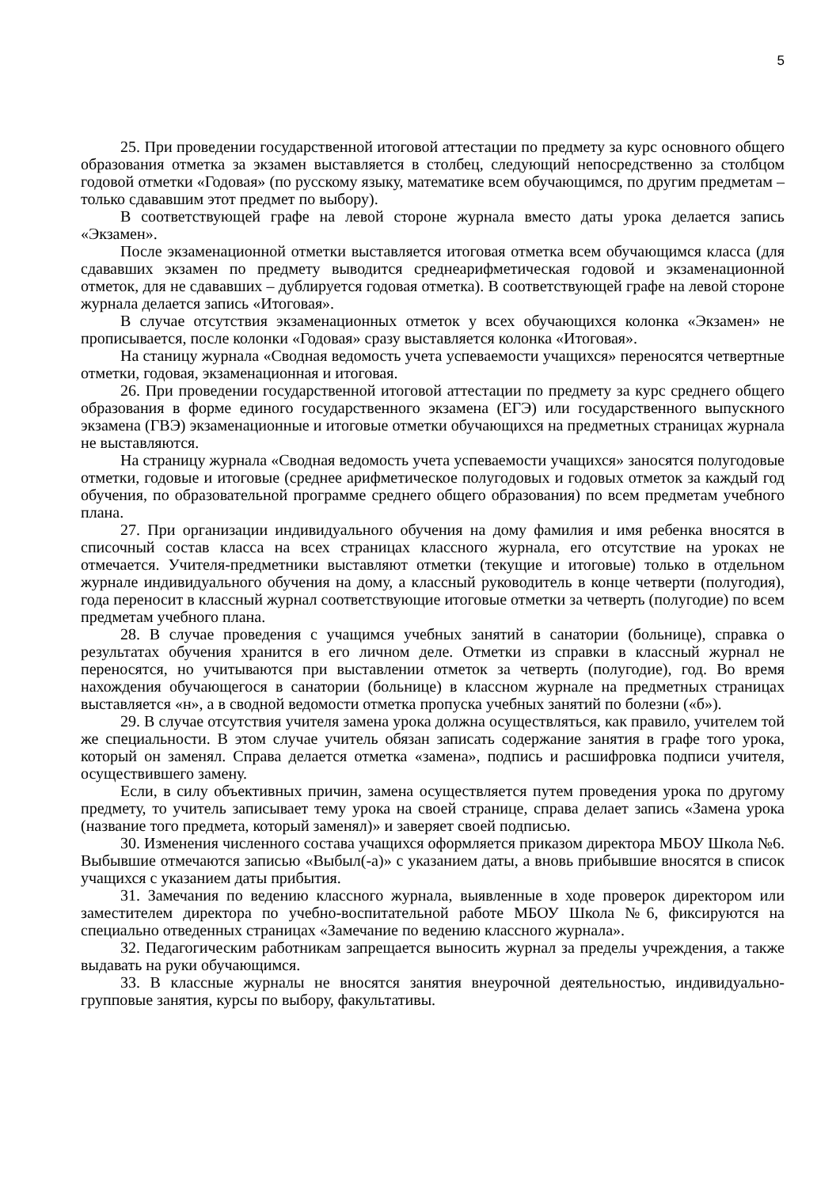5
25. При проведении государственной итоговой аттестации по предмету за курс основного общего образования отметка за экзамен выставляется в столбец, следующий непосредственно за столбцом годовой отметки «Годовая» (по русскому языку, математике всем обучающимся, по другим предметам – только сдававшим этот предмет по выбору).
В соответствующей графе на левой стороне журнала вместо даты урока делается запись «Экзамен».
После экзаменационной отметки выставляется итоговая отметка всем обучающимся класса (для сдававших экзамен по предмету выводится среднеарифметическая годовой и экзаменационной отметок, для не сдававших – дублируется годовая отметка). В соответствующей графе на левой стороне журнала делается запись «Итоговая».
В случае отсутствия экзаменационных отметок у всех обучающихся колонка «Экзамен» не прописывается, после колонки «Годовая» сразу выставляется колонка «Итоговая».
На станицу журнала «Сводная ведомость учета успеваемости учащихся» переносятся четвертные отметки, годовая, экзаменационная и итоговая.
26. При проведении государственной итоговой аттестации по предмету за курс среднего общего образования в форме единого государственного экзамена (ЕГЭ) или государственного выпускного экзамена (ГВЭ) экзаменационные и итоговые отметки обучающихся на предметных страницах журнала не выставляются.
На страницу журнала «Сводная ведомость учета успеваемости учащихся» заносятся полугодовые отметки, годовые и итоговые (среднее арифметическое полугодовых и годовых отметок за каждый год обучения, по образовательной программе среднего общего образования) по всем предметам учебного плана.
27. При организации индивидуального обучения на дому фамилия и имя ребенка вносятся в списочный состав класса на всех страницах классного журнала, его отсутствие на уроках не отмечается. Учителя-предметники выставляют отметки (текущие и итоговые) только в отдельном журнале индивидуального обучения на дому, а классный руководитель в конце четверти (полугодия), года переносит в классный журнал соответствующие итоговые отметки за четверть (полугодие) по всем предметам учебного плана.
28. В случае проведения с учащимся учебных занятий в санатории (больнице), справка о результатах обучения хранится в его личном деле. Отметки из справки в классный журнал не переносятся, но учитываются при выставлении отметок за четверть (полугодие), год. Во время нахождения обучающегося в санатории (больнице) в классном журнале на предметных страницах выставляется «н», а в сводной ведомости отметка пропуска учебных занятий по болезни («б»).
29. В случае отсутствия учителя замена урока должна осуществляться, как правило, учителем той же специальности. В этом случае учитель обязан записать содержание занятия в графе того урока, который он заменял. Справа делается отметка «замена», подпись и расшифровка подписи учителя, осуществившего замену.
Если, в силу объективных причин, замена осуществляется путем проведения урока по другому предмету, то учитель записывает тему урока на своей странице, справа делает запись «Замена урока (название того предмета, который заменял)» и заверяет своей подписью.
30. Изменения численного состава учащихся оформляется приказом директора МБОУ Школа №6. Выбывшие отмечаются записью «Выбыл(-а)» с указанием даты, а вновь прибывшие вносятся в список учащихся с указанием даты прибытия.
31. Замечания по ведению классного журнала, выявленные в ходе проверок директором или заместителем директора по учебно-воспитательной работе МБОУ Школа №6, фиксируются на специально отведенных страницах «Замечание по ведению классного журнала».
32. Педагогическим работникам запрещается выносить журнал за пределы учреждения, а также выдавать на руки обучающимся.
33. В классные журналы не вносятся занятия внеурочной деятельностью, индивидуально-групповые занятия, курсы по выбору, факультативы.